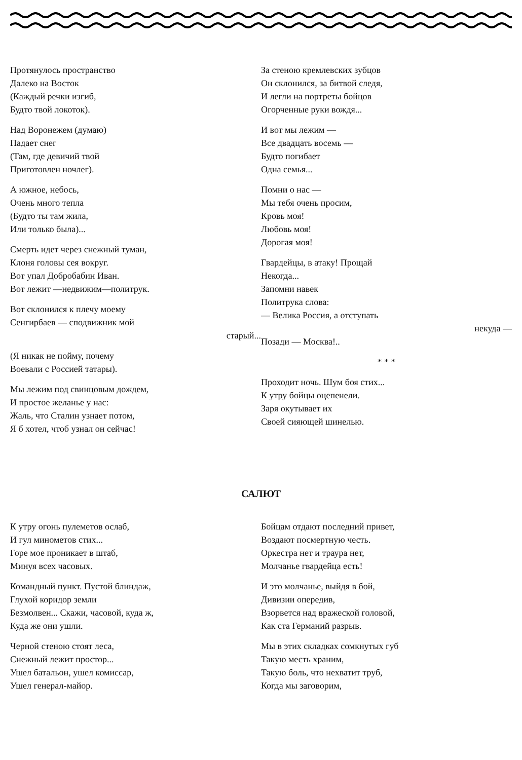Протянулось пространство
Далеко на Восток
(Каждый речки изгиб,
Будто твой локоток).
Над Воронежем (думаю)
Падает снег
(Там, где девичий твой
Приготовлен ночлег).
А южное, небось,
Очень много тепла
(Будто ты там жила,
Или только была)...
Смерть идет через снежный туман,
Клоня головы сея вокруг.
Вот упал Добробабин Иван.
Вот лежит —недвижим—политрук.
Вот склонился к плечу моему
Сенгирбаев — сподвижник мой
старый...
(Я никак не пойму, почему
Воевали с Россией татары).
Мы лежим под свинцовым дождем,
И простое желанье у нас:
Жаль, что Сталин узнает потом,
Я б хотел, чтоб узнал он сейчас!
За стеною кремлевских зубцов
Он склонился, за битвой следя,
И легли на портреты бойцов
Огорченные руки вождя...
И вот мы лежим —
Все двадцать восемь —
Будто погибает
Одна семья...
Помни о нас —
Мы тебя очень просим,
Кровь моя!
Любовь моя!
Дорогая моя!
Гвардейцы, в атаку! Прощай
Некогда...
Запомни навек
Политрука слова:
— Велика Россия, а отступать
некуда —
Позади — Москва!..
* * *
Проходит ночь. Шум боя стих...
К утру бойцы оцепенели.
Заря окутывает их
Своей сияющей шинелью.
САЛЮТ
К утру огонь пулеметов ослаб,
И гул минометов стих...
Горе мое проникает в штаб,
Минуя всех часовых.
Командный пункт. Пустой блиндаж,
Глухой коридор земли
Безмолвен... Скажи, часовой, куда ж,
Куда же они ушли.
Черной стеною стоят леса,
Снежный лежит простор...
Ушел батальон, ушел комиссар,
Ушел генерал-майор.
Бойцам отдают последний привет,
Воздают посмертную честь.
Оркестра нет и траура нет,
Молчанье гвардейца есть!
И это молчанье, выйдя в бой,
Дивизии опередив,
Взорвется над вражеской головой,
Как ста Германий разрыв.
Мы в этих складках сомкнутых губ
Такую месть храним,
Такую боль, что нехватит труб,
Когда мы заговорим,